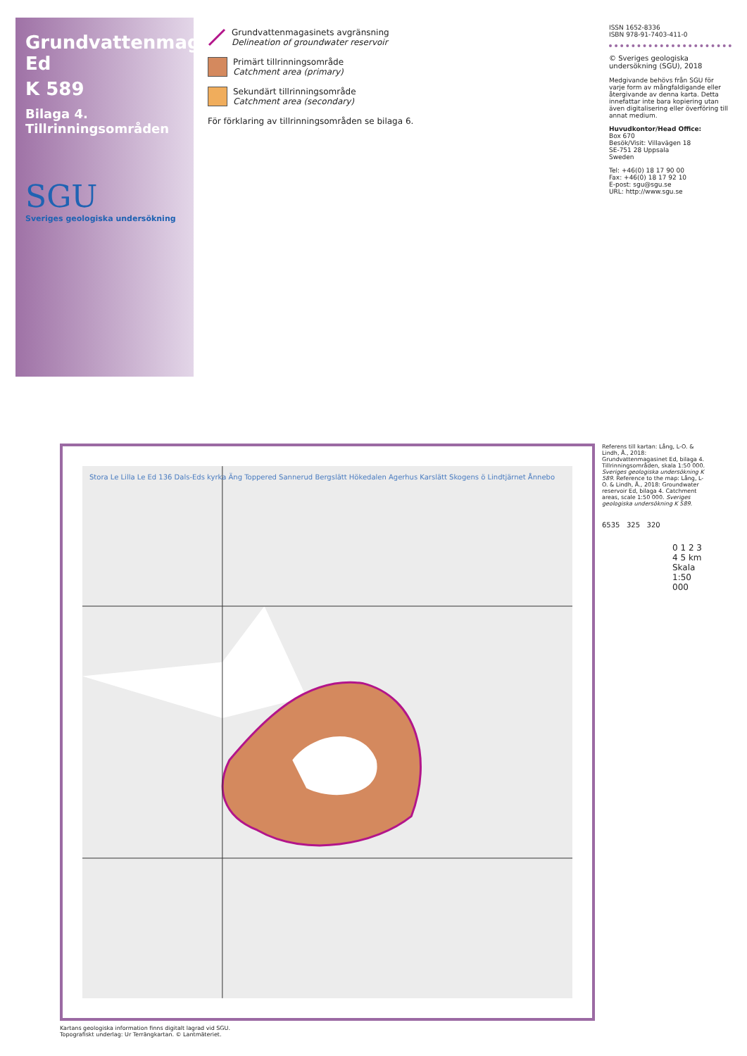Grundvattenmagasinet Ed
K 589
Bilaga 4. Tillrinningsområden
SGU
Sveriges geologiska undersökning
Grundvattenmagasinets avgränsning
Delineation of groundwater reservoir
Primärt tillrinningsområde
Catchment area (primary)
Sekundärt tillrinningsområde
Catchment area (secondary)
För förklaring av tillrinningsområden se bilaga 6.
ISSN 1652-8336
ISBN 978-91-7403-411-0
© Sveriges geologiska undersökning (SGU), 2018
Medgivande behövs från SGU för varje form av mångfaldigande eller återgivande av denna karta. Detta innefattar inte bara kopiering utan även digitalisering eller överföring till annat medium.
Huvudkontor/Head Office:
Box 670
Besök/Visit: Villavägen 18
SE-751 28 Uppsala
Sweden
Tel: +46(0) 18 17 90 00
Fax: +46(0) 18 17 92 10
E-post: sgu@sgu.se
URL: http://www.sgu.se
Stora Le Lilla Le Ed 136 Dals-Eds kyrka Äng Toppered Sannerud Bergslätt Hökedalen Agerhus Karslätt Skogens ö Lindtjärnet Ånnebo
Referens till kartan: Lång, L-O. & Lindh, Å., 2018: Grundvattenmagasinet Ed, bilaga 4. Tillrinningsområden, skala 1:50 000. Sveriges geologiska undersökning K 589. Reference to the map: Lång, L-O. & Lindh, Å., 2018: Groundwater reservoir Ed, bilaga 4. Catchment areas, scale 1:50 000. Sveriges geologiska undersökning K 589.
6535 325 320
0 1 2 3 4 5 km
Skala 1:50 000
Kartans geologiska information finns digitalt lagrad vid SGU.
Topografiskt underlag: Ur Terrängkartan. © Lantmäteriet.